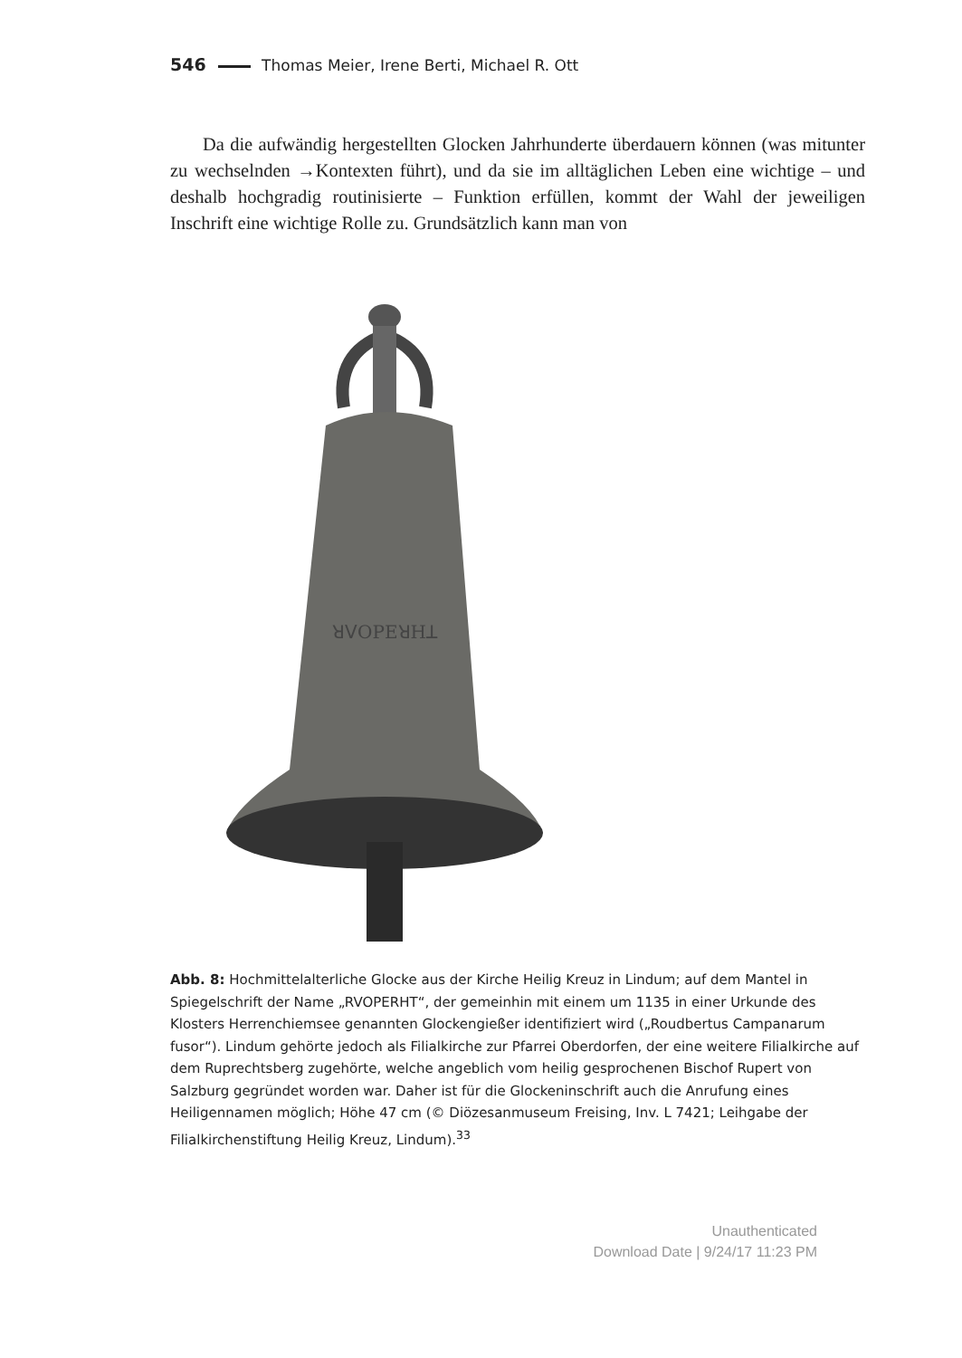546 Thomas Meier, Irene Berti, Michael R. Ott
Da die aufwändig hergestellten Glocken Jahrhunderte überdauern können (was mitunter zu wechselnden →Kontexten führt), und da sie im alltäglichen Leben eine wichtige – und deshalb hochgradig routinisierte – Funktion erfüllen, kommt der Wahl der jeweiligen Inschrift eine wichtige Rolle zu. Grundsätzlich kann man von
ꓤꓦOPEꓤHꓕ
Abb. 8: Hochmittelalterliche Glocke aus der Kirche Heilig Kreuz in Lindum; auf dem Mantel in Spiegelschrift der Name „RVOPERHT“, der gemeinhin mit einem um 1135 in einer Urkunde des Klosters Herrenchiemsee genannten Glockengießer identifiziert wird („Roudbertus Campanarum fusor“). Lindum gehörte jedoch als Filialkirche zur Pfarrei Oberdorfen, der eine weitere Filialkirche auf dem Ruprechtsberg zugehörte, welche angeblich vom heilig gesprochenen Bischof Rupert von Salzburg gegründet worden war. Daher ist für die Glockeninschrift auch die Anrufung eines Heiligennamen möglich; Höhe 47 cm (© Diözesanmuseum Freising, Inv. L 7421; Leihgabe der Filialkirchenstiftung Heilig Kreuz, Lindum).<sup>33</sup>
Unauthenticated
Download Date | 9/24/17 11:23 PM